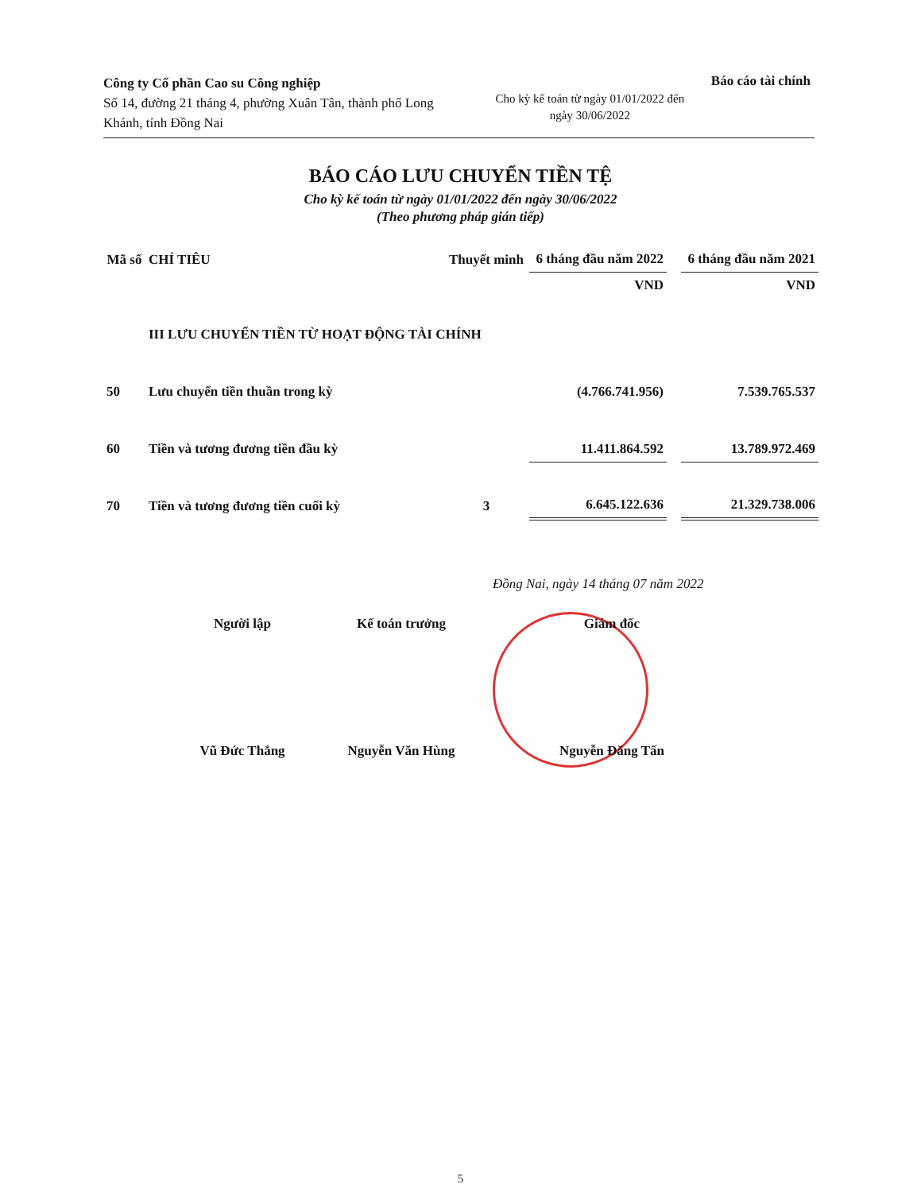Công ty Cổ phần Cao su Công nghiệp
Số 14, đường 21 tháng 4, phường Xuân Tân, thành phố Long Khánh, tỉnh Đồng Nai
Cho kỳ kế toán từ ngày 01/01/2022 đến ngày 30/06/2022
Báo cáo tài chính
BÁO CÁO LƯU CHUYỂN TIỀN TỆ
Cho kỳ kế toán từ ngày 01/01/2022 đến ngày 30/06/2022
(Theo phương pháp gián tiếp)
| Mã số | CHỈ TIÊU | Thuyết minh | 6 tháng đầu năm 2022 | | 6 tháng đầu năm 2021 |
| --- | --- | --- | --- | --- | --- |
| | | | VND | | VND |
| | III LƯU CHUYỂN TIỀN TỪ HOẠT ĐỘNG TÀI CHÍNH | | | | |
| 50 | Lưu chuyển tiền thuần trong kỳ | | (4.766.741.956) | | 7.539.765.537 |
| 60 | Tiền và tương đương tiền đầu kỳ | | 11.411.864.592 | | 13.789.972.469 |
| 70 | Tiền và tương đương tiền cuối kỳ | 3 | 6.645.122.636 | | 21.329.738.006 |
Đồng Nai, ngày 14 tháng 07 năm 2022
Người lập
Vũ Đức Thắng
Kế toán trưởng
Nguyễn Văn Hùng
Giám đốc
Nguyễn Đăng Tấn
5